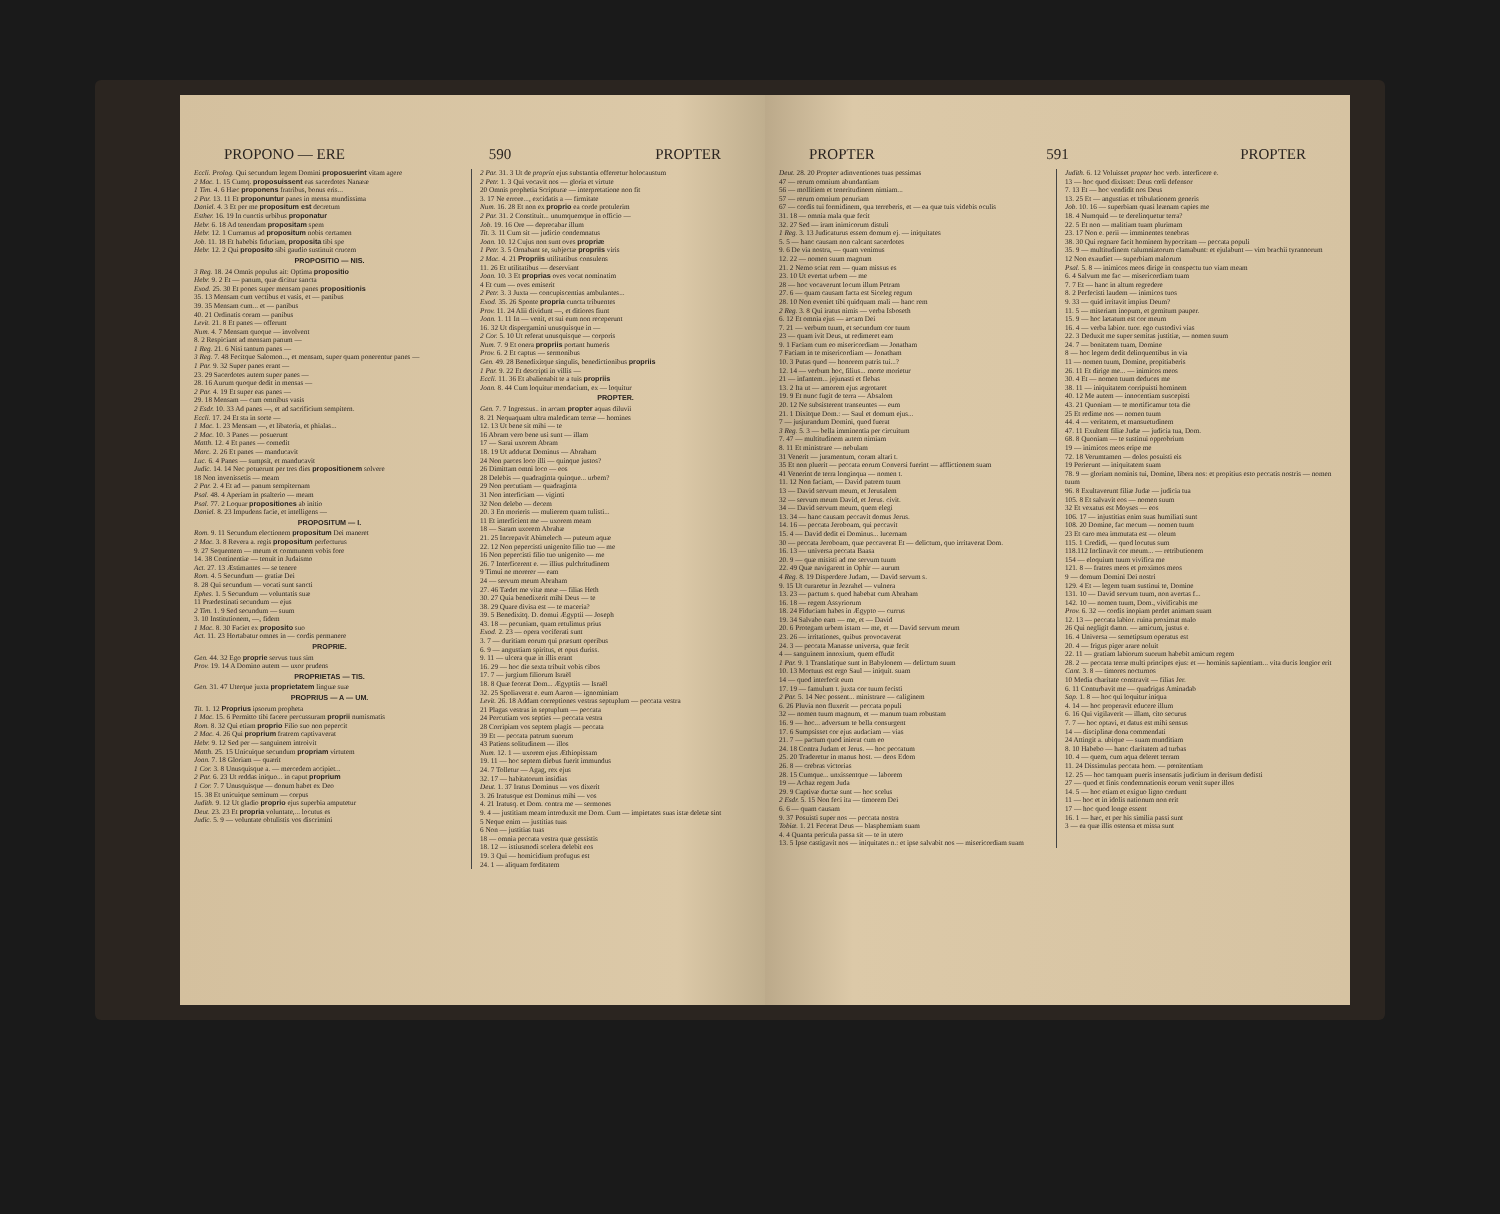PROPONO — ERE 590 PROPTER
Eccli. Prolog. Qui secundum legem Domini proposuerint vitam agere 2 Mac. 1. 15 Cumq. proposuissent eas sacerdotes Nanææ 1 Tim. 4. 6 Hæc proponens fratribus, bonus eris... 2 Par. 13. 11 Et proponuntur panes in mensa mundissima Daniel. 4. 3 Et per me propositum est decretum Esther. 16. 19 In cunctis urbibus proponatur Hebr. 6. 18 Ad tenendam propositam spem Hebr. 12. 1 Curramus ad propositum nobis certamen Job. 11. 18 Et habebis fiduciam, proposita tibi spe Hebr. 12. 2 Qui proposito sibi gaudio sustinuit crucem
PROPOSITIO — NIS.
3 Reg. 18. 24 Omnis populus ait: Optima propositio Hebr. 9. 2 Et — panum, quæ dicitur sancta Exod. 25. 30 Et pones super mensam panes propositionis 35. 13 Mensam cum vectibus et vasis, et — panibus 39. 35 Mensam cum... et — panibus 40. 21 Ordinatis coram — panibus Levit. 21. 8 Et panes — offerunt Num. 4. 7 Mensam quoque — involvent 8. 2 Respiciant ad mensam panum — 1 Reg. 21. 6 Nisi tantum panes — 3 Reg. 7. 48 Fecitque Salomon..., et mensam, super quam ponerentur panes — 1 Par. 9. 32 Super panes erant — 23. 29 Sacerdotes autem super panes — 28. 16 Aurum quoque dedit in mensas — 2 Par. 4. 19 Et super eas panes — 29. 18 Mensam — cum omnibus vasis 2 Esdr. 10. 33 Ad panes —, et ad sacrificium sempitern. Eccli. 17. 24 Et sta in sorte — 1 Mac. 1. 23 Mensam —, et libatoria, et phialas... 2 Mac. 10. 3 Panes — posuerunt Matth. 12. 4 Et panes — comedit Marc. 2. 26 Et panes — manducavit Luc. 6. 4 Panes — sumpsit, et manducavit Judic. 14. 14 Nec potuerunt per tres dies propositionem solvere 18 Non invenissetis — meam 2 Par. 2. 4 Et ad — panum sempiternam Psal. 48. 4 Aperiam in psalterio — meam Psal. 77. 2 Loquar propositiones ab initio Daniel. 8. 23 Impudens facie, et intelligens —
PROPOSITUM — I.
Rom. 9. 11 Secundum electionem propositum Dei maneret 2 Mac. 3. 8 Revera a. regis propositum perfecturus 9. 27 Sequentem — meum et communem vobis fore 14. 38 Continentiæ — tenuit in Judaismo Act. 27. 13 Æstimantes — se tenere Rom. 4. 5 Secundum — gratiæ Dei 8. 28 Qui secundum — vocati sunt sancti Ephes. 1. 5 Secundum — voluntatis suæ 11 Prædestinati secundum — ejus 2 Tim. 1. 9 Sed secundum — suum 3. 10 Institutionem, —, fidem 1 Mac. 8. 30 Faciet ex proposito suo Act. 11. 23 Hortabatur omnes in — cordis permanere
PROPRIE.
Gen. 44. 32 Ego proprie servus tuus sim Prov. 19. 14 A Domino autem — uxor prudens
PROPRIETAS — TIS.
Gen. 31. 47 Uterque juxta proprietatem linguæ suæ
PROPRIUS — A — UM.
Tit. 1. 12 Proprius ipsorum propheta 1 Mac. 15. 6 Permitto tibi facere percussuram proprii numismatis Rom. 8. 32 Qui etiam proprio Filio suo non pepercit 2 Mac. 4. 26 Qui proprium fratrem captivaverat Hebr. 9. 12 Sed per — sanguinem introivit Matth. 25. 15 Unicuique secundum propriam virtutem Joan. 7. 18 Gloriam — quærit 1 Cor. 3. 8 Unusquisque a. — mercedem accipiet... 2 Par. 6. 23 Ut reddas iniquo... in caput proprium 1 Cor. 7. 7 Unusquisque — donum habet ex Deo 15. 38 Et unicuique seminum — corpus Judith. 9. 12 Ut gladio proprio ejus superbia amputetur Deut. 23. 23 Et propria voluntate,... locutus es Judic. 5. 9 — voluntate obtulistis vos discrimini
2 Par. 31. 3 Ut de propria ejus substantia offerretur holocaustum 2 Petr. 1. 3 Qui vocavit nos — gloria et virtute 20 Omnis prophetia Scripturæ — interpretatione non fit 3. 17 Ne errore..., excidatis a — firmitate Num. 16. 28 Et non ex proprio ea corde protulerim 2 Par. 31. 2 Constituit... unumquemque in officio — Job. 19. 16 Ore — deprecabar illum Tit. 3. 11 Cum sit — judicio condemnatus Joan. 10. 12 Cujus non sunt oves propriæ 1 Petr. 3. 5 Ornabant se, subjectæ propriis viris 2 Mac. 4. 21 Propriis utilitatibus consulens 11. 26 Et utilitatibus — deserviant Joan. 10. 3 Et proprias oves vocat nominatim 4 Et cum — oves emiserit 2 Petr. 3. 3 Juxta — concupiscentias ambulantes... Exod. 35. 26 Sponte propria cuncta tribuentes Prov. 11. 24 Alii dividunt —, et ditiores fiunt Joan. 1. 11 In — venit, et sui eum non receperunt 16. 32 Ut dispergamini unusquisque in — 2 Cor. 5. 10 Ut referat unusquisque — corporis Num. 7. 9 Et onera propriis portant humeris Prov. 6. 2 Et captus — sermonibus Gen. 49. 28 Benedixitque singulis, benedictionibus propriis 1 Par. 9. 22 Et descripti in villis — Eccli. 11. 36 Et abalienabit te a tuis propriis Joan. 8. 44 Cum loquitur mendacium, ex — loquitur
PROPTER.
Gen. 7. 7 Ingressus.. in arcam propter aquas diluvii 8. 21 Nequaquam ultra maledicam terræ — homines 12. 13 Ut bene sit mihi — te 16 Abram vero bene usi sunt — illam 17 — Sarai uxorem Abram 18. 19 Ut adducat Dominus — Abraham 24 Non parces loco illi — quinque justos? 26 Dimittam omni loco — eos 28 Delebis — quadraginta quinque... urbem? 29 Non percutiam — quadraginta 31 Non interficiam — viginti 32 Non delebo — decem 20. 3 En morieris — mulierem quam tulisti... 11 Et interficient me — uxorem meam 18 — Saram uxorem Abrahæ 21. 25 Increpavit Abimelech — puteum aquæ 22. 12 Non pepercisti unigenito filio tuo — me 16 Non pepercisti filio tuo unigenito — me 26. 7 Interficerent e. — illius pulchritudinem 9 Timui ne morerer — eam 24 — servum meum Abraham 27. 46 Tædet me vitæ meæ — filias Heth 30. 27 Quia benedixerit mihi Deus — te 38. 29 Quare divisa est — te maceria? 39. 5 Benedixitq. D. domui Ægyptii — Joseph 43. 18 — pecuniam, quam retulimus prius Exod. 2. 23 — opera vociferati sunt 3. 7 — duritiam eorum qui præsunt operibus 6. 9 — angustiam spiritus, et opus duriss. 9. 11 — ulcera quæ in illis erant 16. 29 — hoc die sexta tribuit vobis cibos 17. 7 — jurgium filiorum Israël 18. 8 Quæ fecerat Dom... Ægyptiis — Israël 32. 25 Spoliaverat e. eum Aaron — ignominiam Levit. 26. 18 Addam correptiones vestras septuplum — peccata vestra 21 Plagas vestras in septuplum — peccata 24 Percutiam vos septies — peccata vestra 28 Corripiam vos septem plagis — peccata 39 Et — peccata patrum suorum 43 Patiens solitudinem — illos Num. 12. 1 — uxorem ejus Æthiopissam 19. 11 — hoc septem diebus fuerit immundus 24. 7 Tolletur — Agag, rex ejus 32. 17 — habitatorum insidias Deut. 1. 37 Iratus Dominus — vos dixerit 3. 26 Iratusque est Dominus mihi — vos 4. 21 Iratusq. et Dom. contra me — sermones 9. 4 — justitiam meam introduxit me Dom. Cum — impietates suas istæ deletæ sint 5 Neque enim — justitias tuas 6 Non — justitias tuas 18 — omnia peccata vestra quæ gessistis 18. 12 — istiusmodi scelera delebit eos 19. 3 Qui — homicidium profugus est 24. 1 — aliquam fœditatem
PROPTER 591 PROPTER
Deut. 28. 20 Propter adinventiones tuas pessimas 47 — rerum omnium abundantiam 56 — mollitiem et teneritudinem nimiam... 57 — rerum omnium penuriam 67 — cordis tui formidinem, qua terreberis, et — ea quæ tuis videbis oculis 31. 18 — omnia mala quæ fecit 32. 27 Sed — iram inimicorum distuli 1 Reg. 3. 13 Judicaturus essem domum ej. — iniquitates 5. 5 — hanc causam non calcant sacerdotes 9. 6 De via nostra, — quam venimus 12. 22 — nomen suum magnum 21. 2 Nemo sciat rem — quam missus es 23. 10 Ut evertat urbem — me 28 — hoc vocaverunt locum illum Petram 27. 6 — quam causam facta est Siceleg regum 28. 10 Non eveniet tibi quidquam mali — hanc rem 2 Reg. 3. 8 Qui iratus nimis — verba Isboseth 6. 12 Et omnia ejus — arcam Dei 7. 21 — verbum tuum, et secundum cor tuum 23 — quam ivit Deus, ut redimeret eam 9. 1 Faciam cum eo misericordiam — Jonatham 7 Faciam in te misericordiam — Jonatham 10. 3 Putas quod — honorem patris tui...? 12. 14 — verbum hoc, filius... morte morietur 21 — infantem... jejunasti et flebas 13. 2 Ita ut — amorem ejus ægrotaret 19. 9 Et nunc fugit de terra — Absalom 20. 12 Ne subsisterent transeuntes — eum 21. 1 Dixitque Dom.: — Saul et domum ejus... 7 — jusjurandum Domini, quod fuerat 3 Reg. 5. 3 — bella imminentia per circuitum 7. 47 — multitudinem autem nimiam 8. 11 Et ministrare — nebulam 31 Venerit — juramentum, coram altari t. 35 Et non pluerit — peccata eorum Conversi fuerint — afflictionem suam 41 Venerint de terra longinqua — nomen t. 11. 12 Non faciam, — David patrem tuum 13 — David servum meum, et Jerusalem 32 — servum meum David, et Jerus. civit. 34 — David servum meum, quem elegi 13. 34 — hanc causam peccavit domus Jerus. 14. 16 — peccata Jeroboam, qui peccavit 15. 4 — David dedit ei Dominus... lucernam 30 — peccata Jeroboam, quæ peccaverat Et — delictum, quo irritaverat Dom. 16. 13 — universa peccata Baasa 20. 9 — quæ misisti ad me servum tuum 22. 49 Quæ navigarent in Ophir — aurum 4 Reg. 8. 19 Disperdere Judam, — David servum s. 9. 15 Ut curaretur in Jezrahel — vulnera 13. 23 — pactum s. quod habebat cum Abraham 16. 18 — regem Assyriorum 18. 24 Fiduciam habes in Ægypto — currus 19. 34 Salvabo eam — me, et — David 20. 6 Protegam urbem istam — me, et — David servum meum 23. 26 — irritationes, quibus provocaverat 24. 3 — peccata Manasse universa, quæ fecit 4 — sanguinem innoxium, quem effudit 1 Par. 9. 1 Translatique sunt in Babylonem — delictum suum 10. 13 Mortuus est ergo Saul — iniquit. suam 14 — quod interfecit eum 17. 19 — famulum t. juxta cor tuum fecisti 2 Par. 5. 14 Nec possent... ministrare — caliginem 6. 26 Pluvia non fluxerit — peccata populi 32 — nomen tuum magnum, et — manum tuam robustam 16. 9 — hoc... adversum te bella consurgent 17. 6 Sumpsisset cor ejus audaciam — vias 21. 7 — pactum quod inierat cum eo 24. 18 Contra Judam et Jerus. — hoc peccatum 25. 20 Traderetur in manus host. — deos Edom 26. 8 — crebras victorias 28. 15 Cumque... unxissentque — laborem 19 — Achaz regem Juda 29. 9 Captivæ ductæ sunt — hoc scelus 2 Esdr. 5. 15 Non feci ita — timorem Dei 6. 6 — quam causam 9. 37 Posuisti super nos — peccata nostra Tobiæ. 1. 21 Fecerat Deus — blasphemiam suam 4. 4 Quanta pericula passa sit — te in utero 13. 5 Ipse castigavit nos — iniquitates n.: et ipse salvabit nos — misericordiam suam
Judith. 6. 12 Voluisset propter hoc verb. interficere e. 13 — hoc quod dixisset: Deus cœli defensor 7. 13 Et — hoc vendidit nos Deus 13. 25 Et — angustias et tribulationem generis Job. 10. 16 — superbiam quasi leænam capies me 18. 4 Numquid — te derelinquetur terra? 22. 5 Et non — malitiam tuam plurimam 23. 17 Non e. perii — imminentes tenebras 38. 30 Qui regnare facit hominem hypocritam — peccata populi 35. 9 — multitudinem calumniatorum clamabunt: et ejulabunt — vim brachii tyrannorum 12 Non exaudiet — superbiam malorum Psal. 5. 8 — inimicos meos dirige in conspectu tuo viam meam 6. 4 Salvum me fac — misericordiam tuam 7. 7 Et — hanc in altum regredere 8. 2 Perfecisti laudem — inimicos tuos 9. 33 — quid irritavit impius Deum? 11. 5 — miseriam inopum, et gemitum pauper. 15. 9 — hoc lætatum est cor meum 16. 4 — verba labior. tuor. ego custodivi vias 22. 3 Deduxit me super semitas justitiæ, — nomen suum 24. 7 — bonitatem tuam, Domine 8 — hoc legem dedit delinquentibus in via 11 — nomen tuum, Domine, propitiaberis 26. 11 Et dirige me... — inimicos meos 30. 4 Et — nomen tuum deduces me 38. 11 — iniquitatem corripuisti hominem 40. 12 Me autem — innocentiam suscepisti 43. 21 Quoniam — te mortificamur tota die 25 Et redime nos — nomen tuum 44. 4 — veritatem, et mansuetudinem 47. 11 Exultent filiæ Judæ — judicia tua, Dom. 68. 8 Quoniam — te sustinui opprobrium 19 — inimicos meos eripe me 72. 18 Verumtamen — dolos posuisti eis 19 Perierunt — iniquitatem suam 78. 9 — gloriam nominis tui, Domine, libera nos: et propitius esto peccatis nostris — nomen tuum 96. 8 Exultaverunt filiæ Judæ — judicia tua 105. 8 Et salvavit eos — nomen suum 32 Et vexatus est Moyses — eos 106. 17 — injustitias enim suas humiliati sunt 108. 20 Domine, fac mecum — nomen tuum 23 Et caro mea immutata est — oleum 115. 1 Credidi, — quod locutus sum 118.112 Inclinavit cor meum... — retributionem 154 — eloquium tuum vivifica me 121. 8 — fratres meos et proximos meos 9 — domum Domini Dei nostri 129. 4 Et — legem tuam sustinui te, Domine 131. 10 — David servum tuum, non avertas f... 142. 10 — nomen tuum, Dom., vivificabis me Prov. 6. 32 — cordis inopiam perdet animam suam 12. 13 — peccata labior. ruina proximat malo 26 Qui negligit damn. — amicum, justus e. 16. 4 Universa — semetipsum operatus est 20. 4 — frigus piger arare noluit 22. 11 — gratiam labiorum suorum habebit amicum regem 28. 2 — peccata terræ multi principes ejus: et — hominis sapientiam... vita ducis longior erit Cant. 3. 8 — timores nocturnos 10 Media charitate constravit — filias Jer. 6. 11 Conturbavit me — quadrigas Aminadab Sap. 1. 8 — hoc qui loquitur iniqua 4. 14 — hoc properavit educere illum 6. 16 Qui vigilaverit — illam, cito securus 7. 7 — hoc optavi, et datus est mihi sensus 14 — disciplinæ dona commendati 24 Attingit a. ubique — suam munditiam 8. 10 Habebo — hanc claritatem ad turbas 10. 4 — quem, cum aqua deleret terram 11. 24 Dissimulas peccata hom. — pœnitentiam 12. 25 — hoc tamquam pueris insensatis judicium in derisum dedisti 27 — quod et finis condemnationis eorum venit super illos 14. 5 — hoc etiam et exiguo ligno credunt 11 — hoc et in idolis nationum non erit 17 — hoc quod longe essent 16. 1 — hæc, et per his similia passi sunt 3 — ea quæ illis ostensa et missa sunt